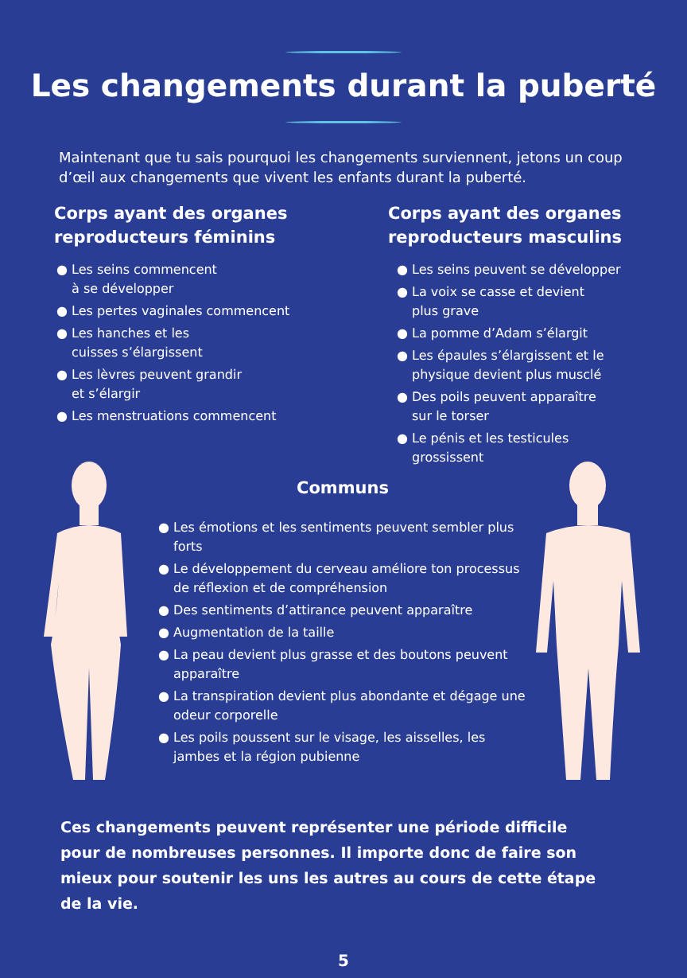Les changements durant la puberté
Maintenant que tu sais pourquoi les changements surviennent, jetons un coup d’œil aux changements que vivent les enfants durant la puberté.
Corps ayant des organes reproducteurs féminins
● Les seins commencent
à se développer
● Les pertes vaginales commencent
● Les hanches et les
cuisses s’élargissent
● Les lèvres peuvent grandir
et s’élargir
● Les menstruations commencent
Corps ayant des organes reproducteurs masculins
● Les seins peuvent se développer
● La voix se casse et devient
plus grave
● La pomme d’Adam s’élargit
● Les épaules s’élargissent et le physique devient plus musclé
● Des poils peuvent apparaître
sur le torser
● Le pénis et les testicules
grossissent
Communs
● Les émotions et les sentiments peuvent sembler plus forts
● Le développement du cerveau améliore ton processus de réflexion et de compréhension
● Des sentiments d’attirance peuvent apparaître
● Augmentation de la taille
● La peau devient plus grasse et des boutons peuvent apparaître
● La transpiration devient plus abondante et dégage une odeur corporelle
● Les poils poussent sur le visage, les aisselles, les jambes et la région pubienne
Ces changements peuvent représenter une période difficile pour de nombreuses personnes. Il importe donc de faire son mieux pour soutenir les uns les autres au cours de cette étape de la vie.
5